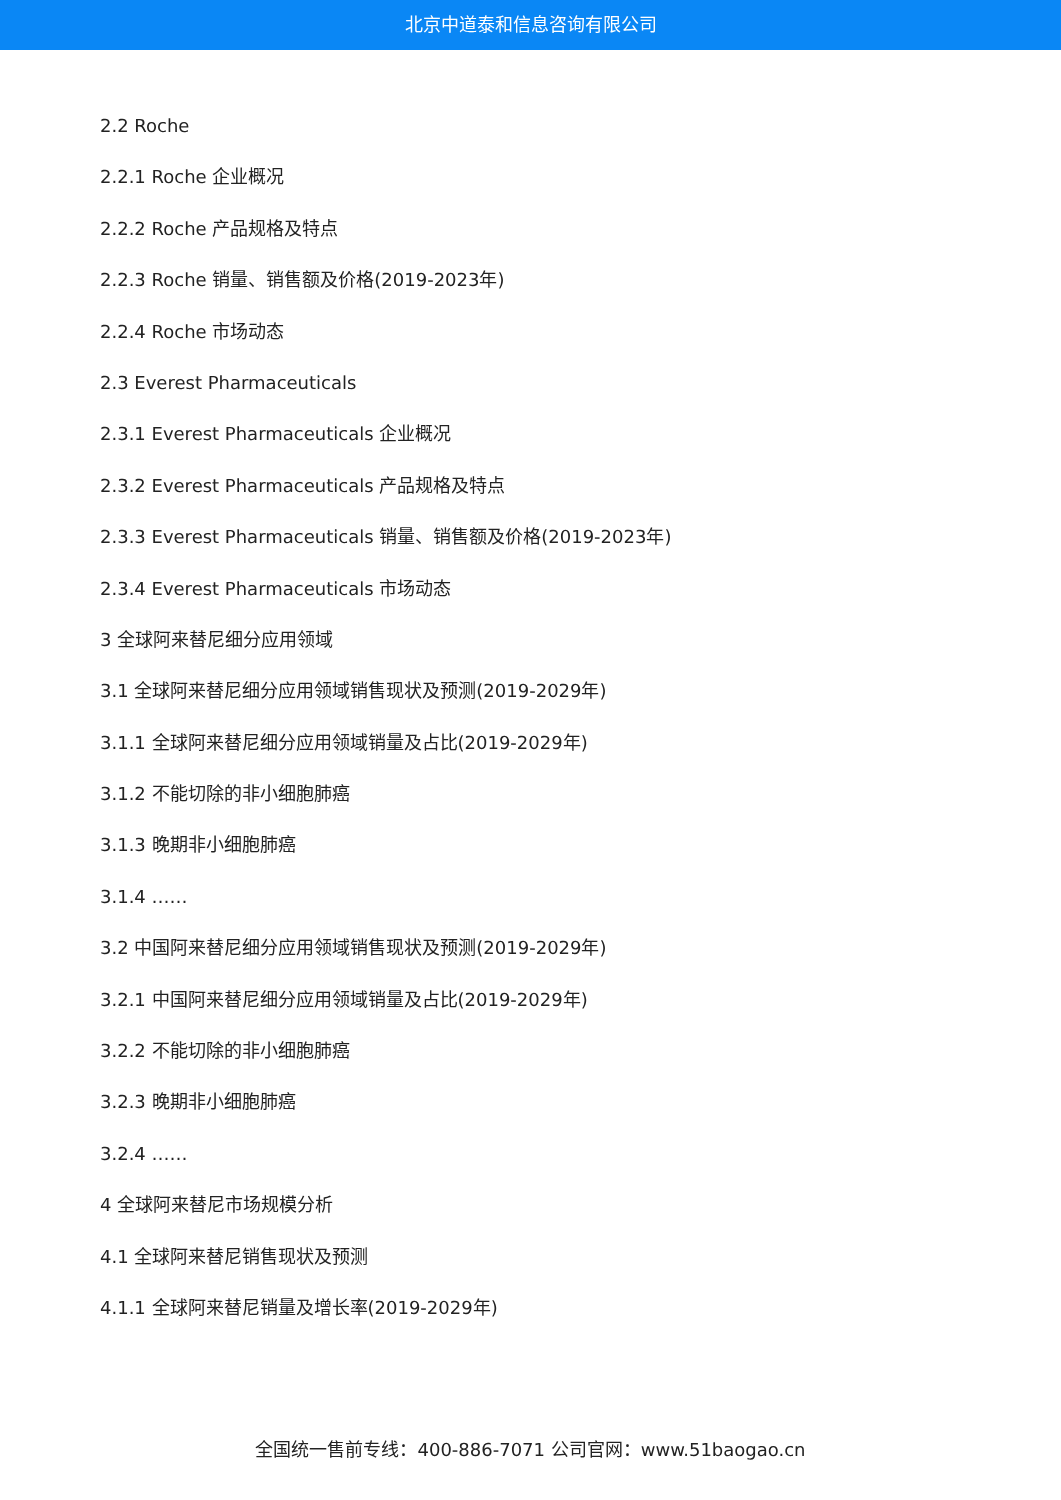北京中道泰和信息咨询有限公司
2.2 Roche
2.2.1 Roche 企业概况
2.2.2 Roche 产品规格及特点
2.2.3 Roche 销量、销售额及价格(2019-2023年)
2.2.4 Roche 市场动态
2.3 Everest Pharmaceuticals
2.3.1 Everest Pharmaceuticals 企业概况
2.3.2 Everest Pharmaceuticals 产品规格及特点
2.3.3 Everest Pharmaceuticals 销量、销售额及价格(2019-2023年)
2.3.4 Everest Pharmaceuticals 市场动态
3 全球阿来替尼细分应用领域
3.1 全球阿来替尼细分应用领域销售现状及预测(2019-2029年)
3.1.1 全球阿来替尼细分应用领域销量及占比(2019-2029年)
3.1.2 不能切除的非小细胞肺癌
3.1.3 晚期非小细胞肺癌
3.1.4 ……
3.2 中国阿来替尼细分应用领域销售现状及预测(2019-2029年)
3.2.1 中国阿来替尼细分应用领域销量及占比(2019-2029年)
3.2.2 不能切除的非小细胞肺癌
3.2.3 晚期非小细胞肺癌
3.2.4 ……
4 全球阿来替尼市场规模分析
4.1 全球阿来替尼销售现状及预测
4.1.1 全球阿来替尼销量及增长率(2019-2029年)
全国统一售前专线：400-886-7071 公司官网：www.51baogao.cn